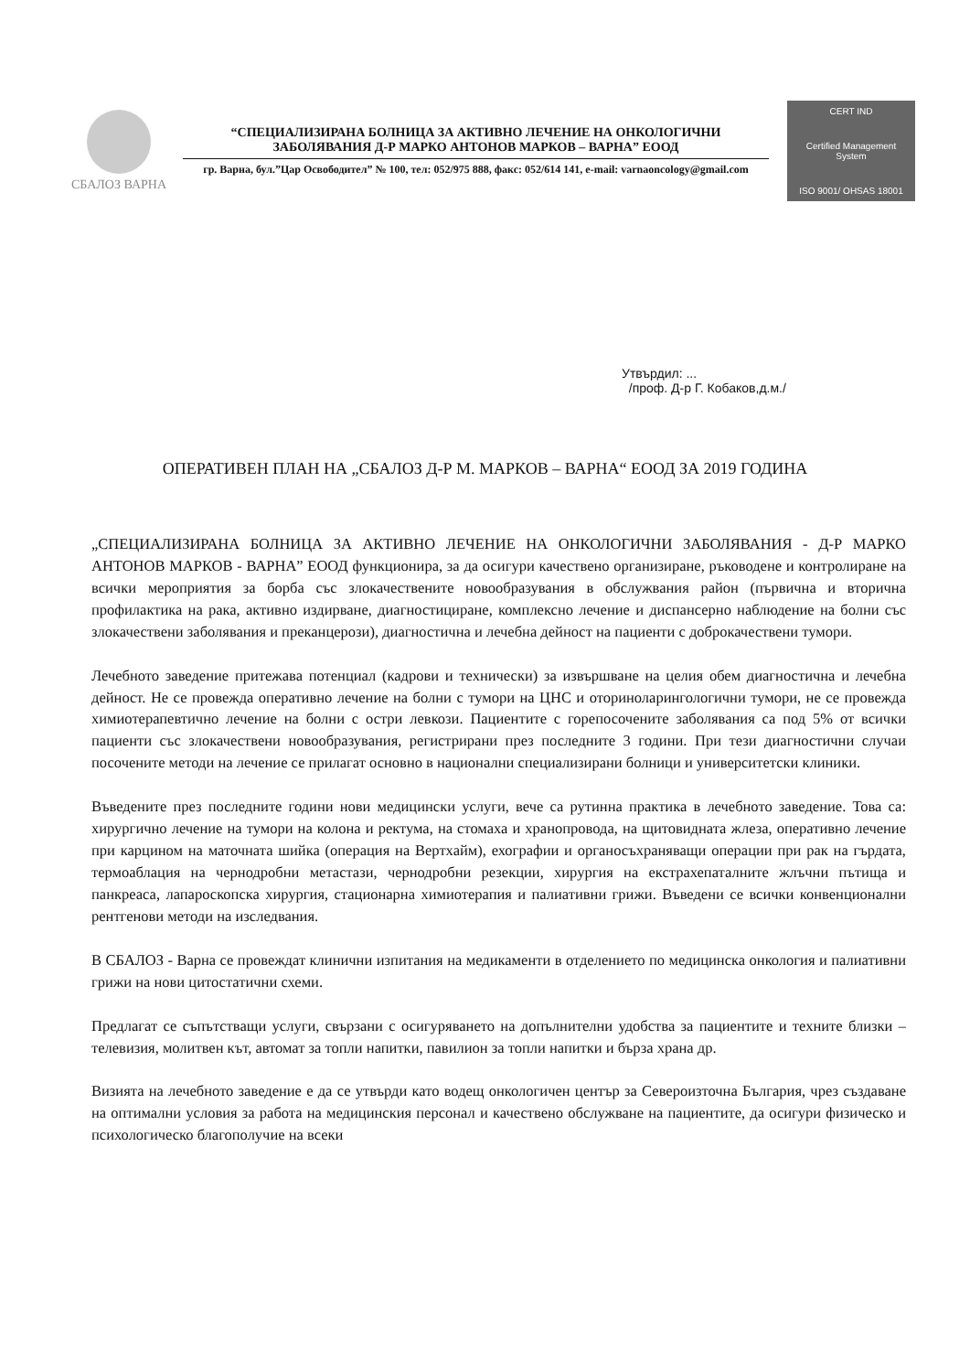СБАЛОЗ ВАРНА
“СПЕЦИАЛИЗИРАНА БОЛНИЦА ЗА АКТИВНО ЛЕЧЕНИЕ НА ОНКОЛОГИЧНИ ЗАБОЛЯВАНИЯ Д-Р МАРКО АНТОНОВ МАРКОВ – ВАРНА” ЕООД
гр. Варна, бул.”Цар Освободител” № 100, тел: 052/975 888, факс: 052/614 141, e-mail: varnaoncology@gmail.com
CERT IND
Certified Management System
ISO 9001/ OHSAS 18001
Утвърдил: ...
/проф. Д-р Г. Кобаков,д.м./
ОПЕРАТИВЕН ПЛАН НА „СБАЛОЗ Д-Р М. МАРКОВ – ВАРНА“ ЕООД ЗА 2019 ГОДИНА
„СПЕЦИАЛИЗИРАНА БОЛНИЦА ЗА АКТИВНО ЛЕЧЕНИЕ НА ОНКОЛОГИЧНИ ЗАБОЛЯВАНИЯ - Д-Р МАРКО АНТОНОВ МАРКОВ - ВАРНА” ЕООД функционира, за да осигури качествено организиране, ръководене и контролиране на всички мероприятия за борба със злокачествените новообразувания в обслужвания район (първична и вторична профилактика на рака, активно издирване, диагностициране, комплексно лечение и диспансерно наблюдение на болни със злокачествени заболявания и преканцерози), диагностична и лечебна дейност на пациенти с доброкачествени тумори.
Лечебното заведение притежава потенциал (кадрови и технически) за извършване на целия обем диагностична и лечебна дейност. Не се провежда оперативно лечение на болни с тумори на ЦНС и оториноларингологични тумори, не се провежда химиотерапевтично лечение на болни с остри левкози. Пациентите с горепосочените заболявания са под 5% от всички пациенти със злокачествени новообразувания, регистрирани през последните 3 години. При тези диагностични случаи посочените методи на лечение се прилагат основно в национални специализирани болници и университетски клиники.
Въведените през последните години нови медицински услуги, вече са рутинна практика в лечебното заведение. Това са: хирургично лечение на тумори на колона и ректума, на стомаха и хранопровода, на щитовидната жлеза, оперативно лечение при карцином на маточната шийка (операция на Вертхайм), ехографии и органосъхраняващи операции при рак на гърдата, термоаблация на чернодробни метастази, чернодробни резекции, хирургия на екстрахепаталните жлъчни пътища и панкреаса, лапароскопска хирургия, стационарна химиотерапия и палиативни грижи. Въведени се всички конвенционални рентгенови методи на изследвания.
В СБАЛОЗ - Варна се провеждат клинични изпитания на медикаменти в отделението по медицинска онкология и палиативни грижи на нови цитостатични схеми.
Предлагат се съпътстващи услуги, свързани с осигуряването на допълнителни удобства за пациентите и техните близки – телевизия, молитвен кът, автомат за топли напитки, павилион за топли напитки и бърза храна др.
Визията на лечебното заведение е да се утвърди като водещ онкологичен център за Североизточна България, чрез създаване на оптимални условия за работа на медицинския персонал и качествено обслужване на пациентите, да осигури физическо и психологическо благополучие на всеки